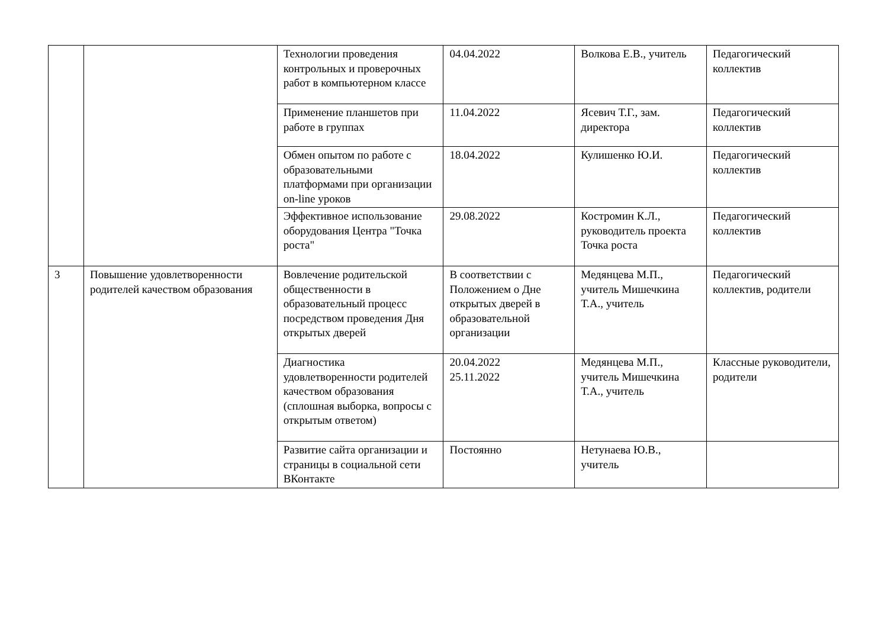| | | Технологии проведения контрольных и проверочных работ в компьютерном классе | 04.04.2022 | Волкова Е.В., учитель | Педагогический коллектив |
| | | Применение планшетов при работе в группах | 11.04.2022 | Ясевич Т.Г., зам. директора | Педагогический коллектив |
| | | Обмен опытом по работе с образовательными платформами при организации on-line уроков | 18.04.2022 | Кулишенко Ю.И. | Педагогический коллектив |
| | | Эффективное использование оборудования Центра "Точка роста" | 29.08.2022 | Костромин К.Л., руководитель проекта Точка роста | Педагогический коллектив |
| 3 | Повышение удовлетворенности родителей качеством образования | Вовлечение родительской общественности в образовательный процесс посредством проведения Дня открытых дверей | В соответствии с Положением о Дне открытых дверей в образовательной организации | Медянцева М.П., учитель Мишечкина Т.А., учитель | Педагогический коллектив, родители |
| | | Диагностика удовлетворенности родителей качеством образования (сплошная выборка, вопросы с открытым ответом) | 20.04.2022 25.11.2022 | Медянцева М.П., учитель Мишечкина Т.А., учитель | Классные руководители, родители |
| | | Развитие сайта организации и страницы в социальной сети ВКонтакте | Постоянно | Нетунаева Ю.В., учитель | |